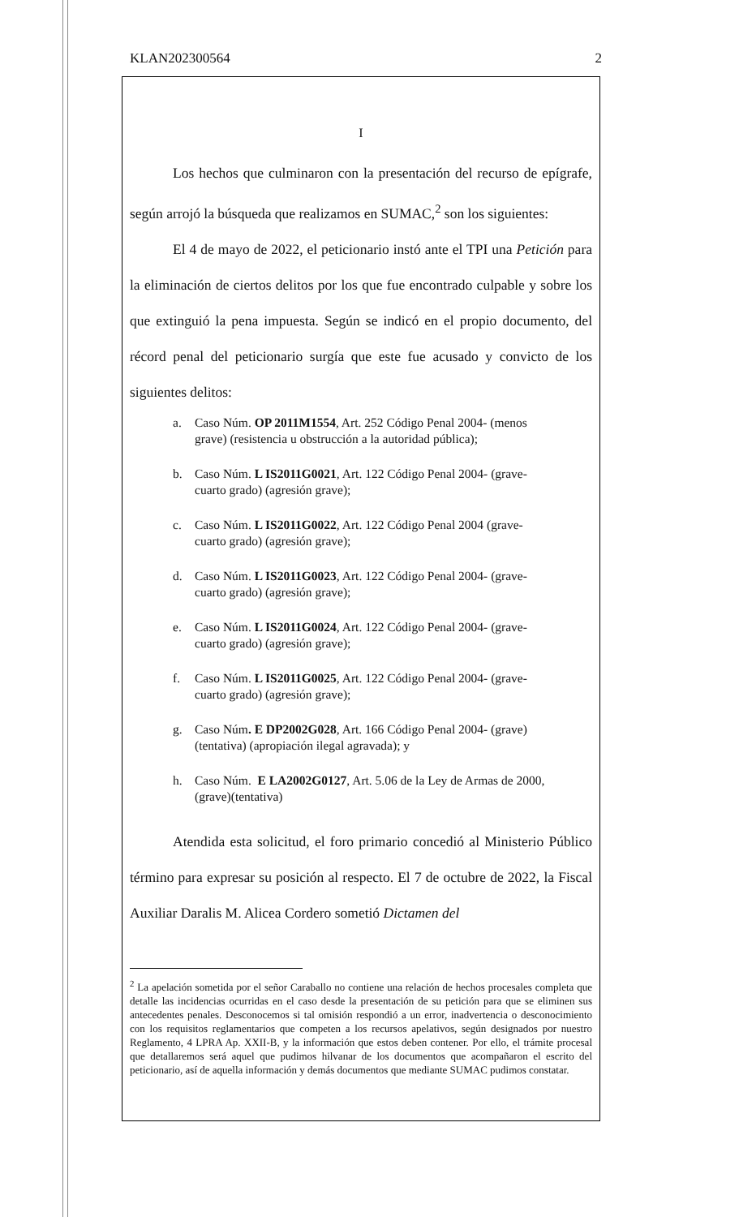KLAN202300564 2
I
Los hechos que culminaron con la presentación del recurso de epígrafe, según arrojó la búsqueda que realizamos en SUMAC,<sup>2</sup> son los siguientes:
El 4 de mayo de 2022, el peticionario instó ante el TPI una Petición para la eliminación de ciertos delitos por los que fue encontrado culpable y sobre los que extinguió la pena impuesta. Según se indicó en el propio documento, del récord penal del peticionario surgía que este fue acusado y convicto de los siguientes delitos:
a. Caso Núm. OP 2011M1554, Art. 252 Código Penal 2004- (menos grave) (resistencia u obstrucción a la autoridad pública);
b. Caso Núm. L IS2011G0021, Art. 122 Código Penal 2004- (grave-cuarto grado) (agresión grave);
c. Caso Núm. L IS2011G0022, Art. 122 Código Penal 2004 (grave-cuarto grado) (agresión grave);
d. Caso Núm. L IS2011G0023, Art. 122 Código Penal 2004- (grave-cuarto grado) (agresión grave);
e. Caso Núm. L IS2011G0024, Art. 122 Código Penal 2004- (grave-cuarto grado) (agresión grave);
f. Caso Núm. L IS2011G0025, Art. 122 Código Penal 2004- (grave-cuarto grado) (agresión grave);
g. Caso Núm. E DP2002G028, Art. 166 Código Penal 2004- (grave) (tentativa) (apropiación ilegal agravada); y
h. Caso Núm. E LA2002G0127, Art. 5.06 de la Ley de Armas de 2000, (grave)(tentativa)
Atendida esta solicitud, el foro primario concedió al Ministerio Público término para expresar su posición al respecto. El 7 de octubre de 2022, la Fiscal Auxiliar Daralis M. Alicea Cordero sometió Dictamen del
<sup>2</sup> La apelación sometida por el señor Caraballo no contiene una relación de hechos procesales completa que detalle las incidencias ocurridas en el caso desde la presentación de su petición para que se eliminen sus antecedentes penales. Desconocemos si tal omisión respondió a un error, inadvertencia o desconocimiento con los requisitos reglamentarios que competen a los recursos apelativos, según designados por nuestro Reglamento, 4 LPRA Ap. XXII-B, y la información que estos deben contener. Por ello, el trámite procesal que detallaremos será aquel que pudimos hilvanar de los documentos que acompañaron el escrito del peticionario, así de aquella información y demás documentos que mediante SUMAC pudimos constatar.